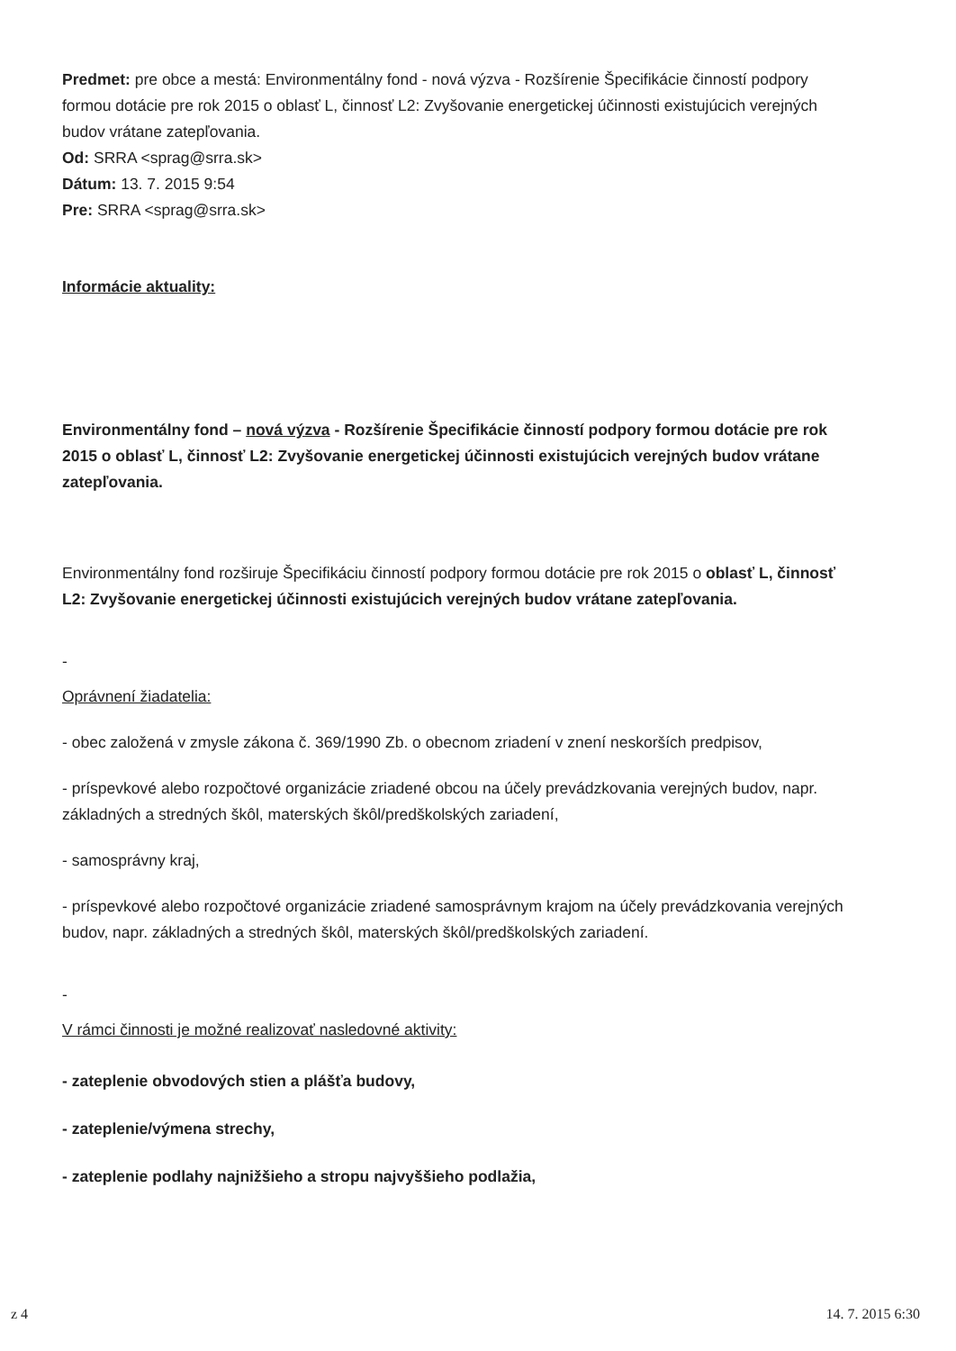Predmet: pre obce a mestá: Environmentálny fond - nová výzva - Rozšírenie Špecifikácie činností podpory formou dotácie pre rok 2015 o oblasť L, činnosť L2: Zvyšovanie energetickej účinnosti existujúcich verejných budov vrátane zatepľovania.
Od: SRRA <sprag@srra.sk>
Dátum: 13. 7. 2015 9:54
Pre: SRRA <sprag@srra.sk>
Informácie aktuality:
Environmentálny fond – nová výzva - Rozšírenie Špecifikácie činností podpory formou dotácie pre rok 2015 o oblasť L, činnosť L2: Zvyšovanie energetickej účinnosti existujúcich verejných budov vrátane zatepľovania.
Environmentálny fond rozširuje Špecifikáciu činností podpory formou dotácie pre rok 2015 o oblasť L, činnosť L2: Zvyšovanie energetickej účinnosti existujúcich verejných budov vrátane zatepľovania.
-
Oprávnení žiadatelia:
- obec založená v zmysle zákona č. 369/1990 Zb. o obecnom zriadení v znení neskorších predpisov,
- príspevkové alebo rozpočtové organizácie zriadené obcou na účely prevádzkovania verejných budov, napr. základných a stredných škôl, materských škôl/predškolských zariadení,
- samosprávny kraj,
- príspevkové alebo rozpočtové organizácie zriadené samosprávnym krajom na účely prevádzkovania verejných budov, napr. základných a stredných škôl, materských škôl/predškolských zariadení.
-
V rámci činnosti je možné realizovať nasledovné aktivity:
- zateplenie obvodových stien a plášťa budovy,
- zateplenie/výmena strechy,
- zateplenie podlahy najnižšieho a stropu najvyššieho podlažia,
z 4 14. 7. 2015 6:30